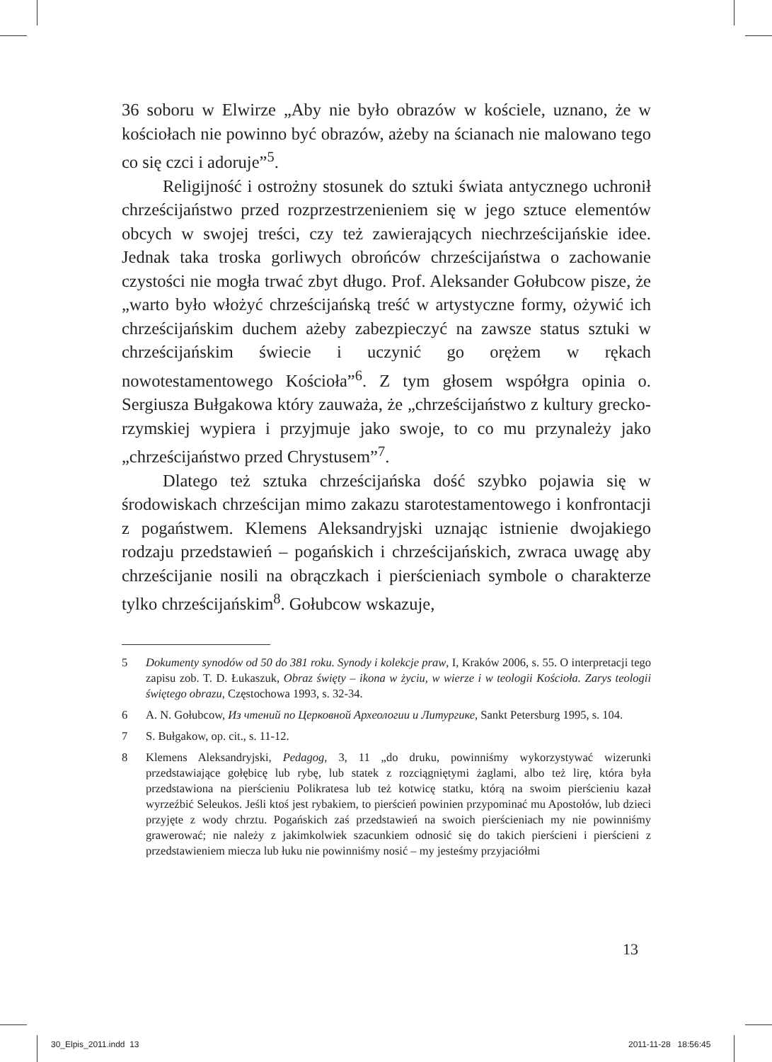36 soboru w Elwirze „Aby nie było obrazów w kościele, uznano, że w kościołach nie powinno być obrazów, ażeby na ścianach nie malowano tego co się czci i adoruje”<sup>5</sup>.
Religijność i ostrożny stosunek do sztuki świata antycznego uchronił chrześcijaństwo przed rozprzestrzenieniem się w jego sztuce elementów obcych w swojej treści, czy też zawierających niechrześcijańskie idee. Jednak taka troska gorliwych obrońców chrześcijaństwa o zachowanie czystości nie mogła trwać zbyt długo. Prof. Aleksander Gołubcow pisze, że „warto było włożyć chrześcijańską treść w artystyczne formy, ożywić ich chrześcijańskim duchem ażeby zabezpieczyć na zawsze status sztuki w chrześcijańskim świecie i uczynić go orężem w rękach nowotestamentowego Kościoła”<sup>6</sup>. Z tym głosem współgra opinia o. Sergiusza Bułgakowa który zauważa, że „chrześcijaństwo z kultury grecko-rzymskiej wypiera i przyjmuje jako swoje, to co mu przynależy jako „chrześcijaństwo przed Chrystusem”<sup>7</sup>.
Dlatego też sztuka chrześcijańska dość szybko pojawia się w środowiskach chrześcijan mimo zakazu starotestamentowego i konfrontacji z pogaństwem. Klemens Aleksandryjski uznając istnienie dwojakiego rodzaju przedstawień – pogańskich i chrześcijańskich, zwraca uwagę aby chrześcijanie nosili na obrączkach i pierścieniach symbole o charakterze tylko chrześcijańskim<sup>8</sup>. Gołubcow wskazuje,
5 Dokumenty synodów od 50 do 381 roku. Synody i kolekcje praw, I, Kraków 2006, s. 55. O interpretacji tego zapisu zob. T. D. Łukaszuk, Obraz święty – ikona w życiu, w wierze i w teologii Kościoła. Zarys teologii świętego obrazu, Częstochowa 1993, s. 32-34.
6 A. N. Gołubcow, Из чтений по Церковной Археологии и Литургике, Sankt Petersburg 1995, s. 104.
7 S. Bułgakow, op. cit., s. 11-12.
8 Klemens Aleksandryjski, Pedagog, 3, 11 „do druku, powinniśmy wykorzystywać wizerunki przedstawiające gołębicę lub rybę, lub statek z rozciągniętymi żaglami, albo też lirę, która była przedstawiona na pierścieniu Polikratesa lub też kotwicę statku, którą na swoim pierścieniu kazał wyrzeźbić Seleukos. Jeśli ktoś jest rybakiem, to pierścień powinien przypominać mu Apostołów, lub dzieci przyjęte z wody chrztu. Pogańskich zaś przedstawień na swoich pierścieniach my nie powinniśmy grawerować; nie należy z jakimkolwiek szacunkiem odnosić się do takich pierścieni i pierścieni z przedstawieniem miecza lub łuku nie powinniśmy nosić – my jesteśmy przyjaciółmi
13
30_Elpis_2011.indd 13 2011-11-28 18:56:45